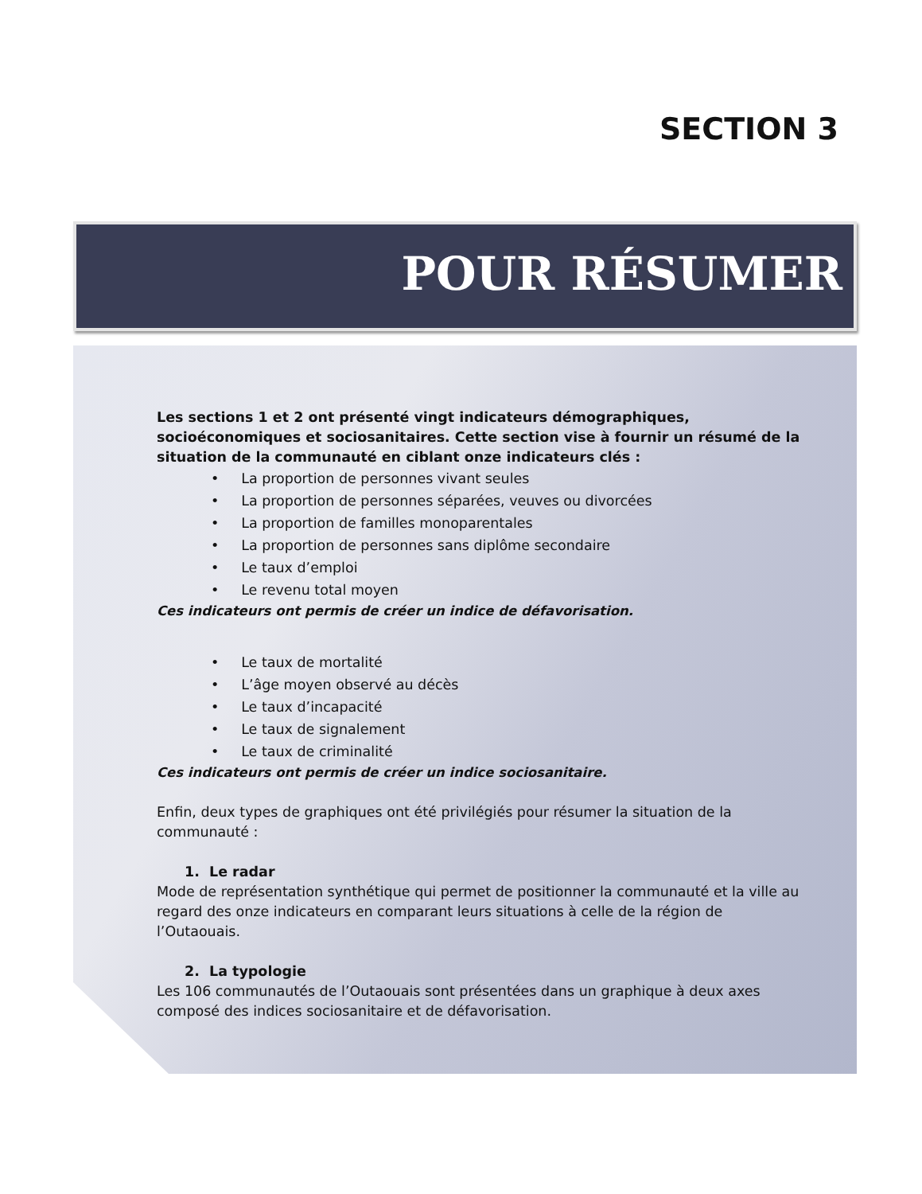SECTION 3
POUR RÉSUMER
Les sections 1 et 2 ont présenté vingt indicateurs démographiques, socioéconomiques et sociosanitaires. Cette section vise à fournir un résumé de la situation de la communauté en ciblant onze indicateurs clés :
• La proportion de personnes vivant seules
• La proportion de personnes séparées, veuves ou divorcées
• La proportion de familles monoparentales
• La proportion de personnes sans diplôme secondaire
• Le taux d’emploi
• Le revenu total moyen
Ces indicateurs ont permis de créer un indice de défavorisation.
• Le taux de mortalité
• L’âge moyen observé au décès
• Le taux d’incapacité
• Le taux de signalement
• Le taux de criminalité
Ces indicateurs ont permis de créer un indice sociosanitaire.
Enfin, deux types de graphiques ont été privilégiés pour résumer la situation de la communauté :
1. Le radar
Mode de représentation synthétique qui permet de positionner la communauté et la ville au regard des onze indicateurs en comparant leurs situations à celle de la région de l’Outaouais.
2. La typologie
Les 106 communautés de l’Outaouais sont présentées dans un graphique à deux axes composé des indices sociosanitaire et de défavorisation.